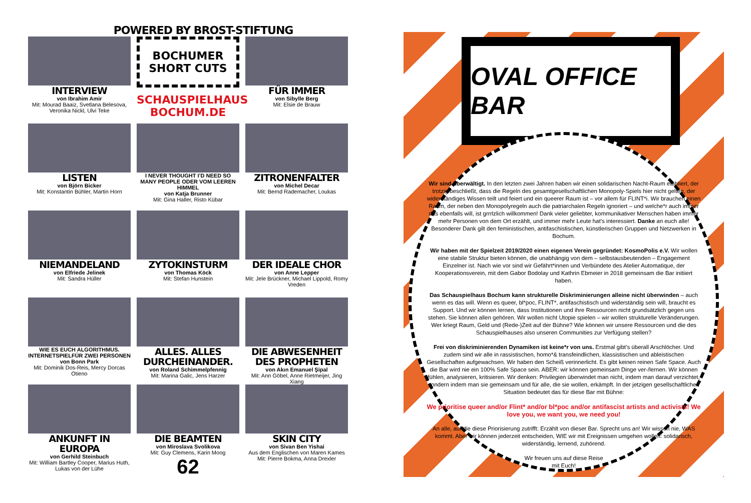POWERED BY BROST-STIFTUNG
INTERVIEW
von Ibrahim Amir
Mit: Mourad Baaiz, Svetlana Belesova, Veronika Nickl, Ulvi Teke
BOCHUMER
SHORT CUTS
SCHAUSPIELHAUS
BOCHUM.DE
FÜR IMMER
von Sibylle Berg
Mit: Elsie de Brauw
LISTEN
von Björn Bicker
Mit: Konstantin Bühler, Martin Horn
I NEVER THOUGHT I’D NEED SO MANY PEOPLE ODER VOM LEEREN HIMMEL
von Katja Brunner
Mit: Gina Haller, Risto Kübar
ZITRONENFALTER
von Michel Decar
Mit: Bernd Rademacher, Loukas
NIEMANDELAND
von Elfriede Jelinek
Mit: Sandra Hüller
ZYTOKINSTURM
von Thomas Köck
Mit: Stefan Hunstein
DER IDEALE CHOR
von Anne Lepper
Mit: Jele Brückner, Michael Lippold, Romy Vreden
WIE ES EUCH ALGORITHMUS. INTERNETSPIELFÜR ZWEI PERSONEN
von Bonn Park
Mit: Dominik Dos-Reis, Mercy Dorcas Otieno
ALLES. ALLES DURCHEINANDER.
von Roland Schimmelpfennig
Mit: Marina Galic, Jens Harzer
DIE ABWESENHEIT DES PROPHETEN
von Akın Emanuel Şipal
Mit: Ann Göbel, Anne Rietmeijer, Jing Xiang
ANKUNFT IN EUROPA
von Gerhild Steinbuch
Mit: William Bartley Cooper, Marius Huth, Lukas von der Lühe
DIE BEAMTEN
von Miroslava Svolikova
Mit: Guy Clemens, Karin Moog
62
SKIN CITY
von Sivan Ben Yishai
Aus dem Englischen von Maren Kames
Mit: Pierre Bokma, Anna Drexler
OVAL OFFICE BAR
Wir sind überwältigt. In den letzten zwei Jahren haben wir einen solidarischen Nacht-Raum etabliert, der trotzig beschließt, dass die Regeln des gesamtgesellschaftlichen Monopoly-Spiels hier nicht gelten, der widerständiges Wissen teilt und feiert und ein queerer Raum ist – vor allem für FLINT*i. Wir brauchen einen Raum, der neben den Monopolyregeln auch die patriarchalen Regeln ignoriert – und welche*r auch immer das ebenfalls will, ist grrrlzlich willkommen! Dank vieler geliebter, kommunikativer Menschen haben immer mehr Personen von dem Ort erzählt, und immer mehr Leute hat’s interessiert. Danke an euch alle! Besonderer Dank gilt den feministischen, antifaschistischen, künstlerischen Gruppen und Netzwerken in Bochum.
Wir haben mit der Spielzeit 2019/2020 einen eigenen Verein gegründet: KosmoPolis e.V. Wir wollen eine stabile Struktur bieten können, die unabhängig von dem – selbstausbeutenden – Engagement Einzelner ist. Nach wie vor sind wir Gefährt*innen und Verbündete des Atelier Automatique, der Kooperationsverein, mit dem Gabor Bodolay und Kathrin Ebmeier in 2018 gemeinsam die Bar initiiert haben.
Das Schauspielhaus Bochum kann strukturelle Diskriminierungen alleine nicht überwinden – auch wenn es das will. Wenn es queer, bl*poc, FLINT*, antifaschistisch und widerständig sein will, braucht es Support. Und wir können lernen, dass Institutionen und ihre Ressourcen nicht grundsätzlich gegen uns stehen. Sie können allen gehören. Wir wollen nicht Utopie spielen – wir wollen strukturelle Veränderungen. Wer kriegt Raum, Geld und (Rede-)Zeit auf der Bühne? Wie können wir unsere Ressourcen und die des Schauspielhauses also unseren Communities zur Verfügung stellen?
Frei von diskriminierenden Dynamiken ist keine*r von uns. Erstmal gibt’s überall Arschlöcher. Und zudem sind wir alle in rassistischen, homo*& transfeindlichen, klassistischen und ableistischen Gesellschaften aufgewachsen. Wir haben den Scheiß verinnerlicht. Es gibt keinen reinen Safe Space. Auch die Bar wird nie ein 100% Safe Space sein. ABER: wir können gemeinsam Dinge ver-/lernen. Wir können fühlen, analysieren, kritisieren. Wir denken: Privilegien überwindet man nicht, indem man darauf verzichtet, sondern indem man sie gemeinsam und für alle, die sie wollen, erkämpft. In der jetzigen gesellschaftlichen Situation bedeutet das für diese Bar mit Bühne:
We prioritise queer and/or Flint* and/or bl*poc and/or antifascist artists and activists! We love you, we want you, we need you!
An alle, auf die diese Priorisierung zutrifft: Erzählt von dieser Bar. Sprecht uns an! Wir wissen nie, WAS kommt. Aber wir können jederzeit entscheiden, WIE wir mit Ereignissen umgehen wollen: solidarisch, widerständig, lernend, zuhörend.
Wir freuen uns auf diese Reise
mit Euch!